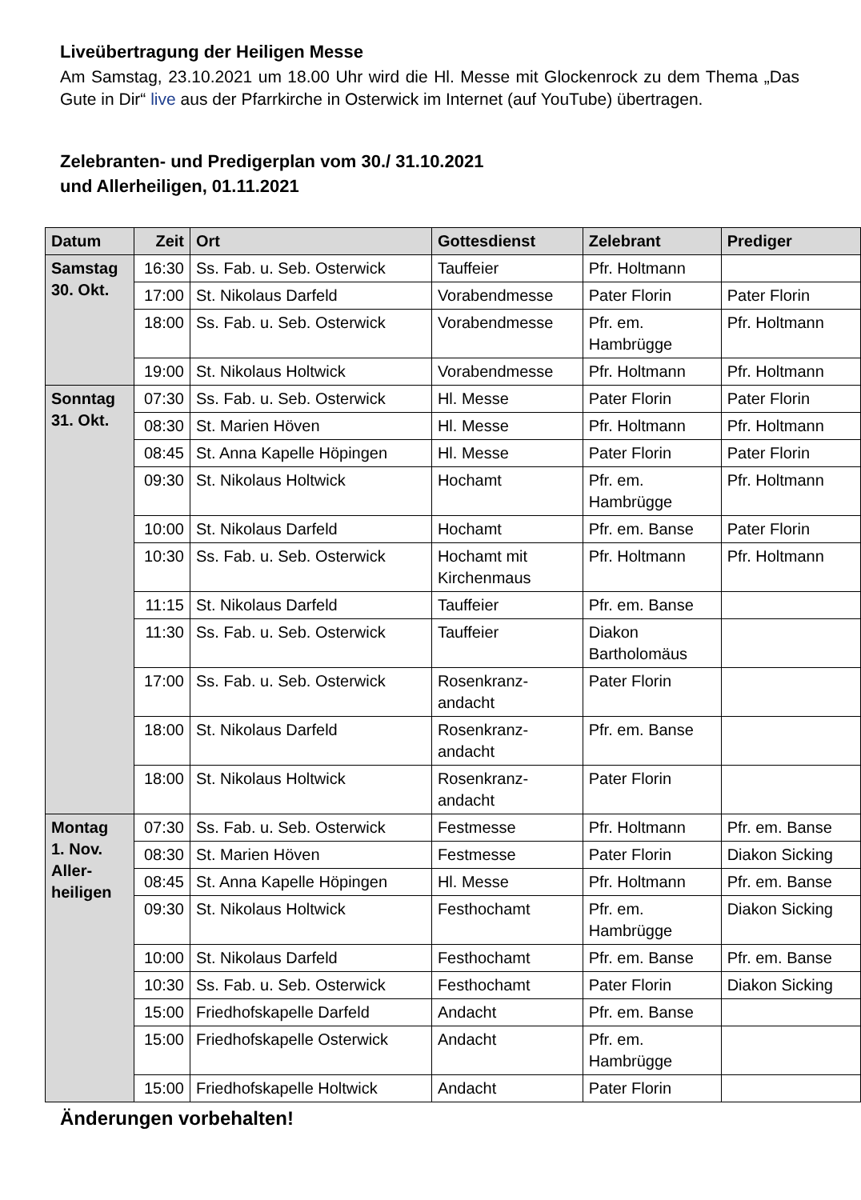Liveübertragung der Heiligen Messe
Am Samstag, 23.10.2021 um 18.00 Uhr wird die Hl. Messe mit Glockenrock zu dem Thema „Das Gute in Dir“ live aus der Pfarrkirche in Osterwick im Internet (auf YouTube) übertragen.
Zelebranten- und Predigerplan vom 30./ 31.10.2021
und Allerheiligen, 01.11.2021
| Datum | Zeit | Ort | Gottesdienst | Zelebrant | Prediger |
| --- | --- | --- | --- | --- | --- |
| Samstag 30. Okt. | 16:30 | Ss. Fab. u. Seb. Osterwick | Tauffeier | Pfr. Holtmann | |
| | 17:00 | St. Nikolaus Darfeld | Vorabendmesse | Pater Florin | Pater Florin |
| | 18:00 | Ss. Fab. u. Seb. Osterwick | Vorabendmesse | Pfr. em. Hambrügge | Pfr. Holtmann |
| | 19:00 | St. Nikolaus Holtwick | Vorabendmesse | Pfr. Holtmann | Pfr. Holtmann |
| Sonntag 31. Okt. | 07:30 | Ss. Fab. u. Seb. Osterwick | Hl. Messe | Pater Florin | Pater Florin |
| | 08:30 | St. Marien Höven | Hl. Messe | Pfr. Holtmann | Pfr. Holtmann |
| | 08:45 | St. Anna Kapelle Höpingen | Hl. Messe | Pater Florin | Pater Florin |
| | 09:30 | St. Nikolaus Holtwick | Hochamt | Pfr. em. Hambrügge | Pfr. Holtmann |
| | 10:00 | St. Nikolaus Darfeld | Hochamt | Pfr. em. Banse | Pater Florin |
| | 10:30 | Ss. Fab. u. Seb. Osterwick | Hochamt mit Kirchenmaus | Pfr. Holtmann | Pfr. Holtmann |
| | 11:15 | St. Nikolaus Darfeld | Tauffeier | Pfr. em. Banse | |
| | 11:30 | Ss. Fab. u. Seb. Osterwick | Tauffeier | Diakon Bartholomäus | |
| | 17:00 | Ss. Fab. u. Seb. Osterwick | Rosenkranz- andacht | Pater Florin | |
| | 18:00 | St. Nikolaus Darfeld | Rosenkranz- andacht | Pfr. em. Banse | |
| | 18:00 | St. Nikolaus Holtwick | Rosenkranz- andacht | Pater Florin | |
| Montag 1. Nov. Aller- heiligen | 07:30 | Ss. Fab. u. Seb. Osterwick | Festmesse | Pfr. Holtmann | Pfr. em. Banse |
| | 08:30 | St. Marien Höven | Festmesse | Pater Florin | Diakon Sicking |
| | 08:45 | St. Anna Kapelle Höpingen | Hl. Messe | Pfr. Holtmann | Pfr. em. Banse |
| | 09:30 | St. Nikolaus Holtwick | Festhochamt | Pfr. em. Hambrügge | Diakon Sicking |
| | 10:00 | St. Nikolaus Darfeld | Festhochamt | Pfr. em. Banse | Pfr. em. Banse |
| | 10:30 | Ss. Fab. u. Seb. Osterwick | Festhochamt | Pater Florin | Diakon Sicking |
| | 15:00 | Friedhofskapelle Darfeld | Andacht | Pfr. em. Banse | |
| | 15:00 | Friedhofskapelle Osterwick | Andacht | Pfr. em. Hambrügge | |
| | 15:00 | Friedhofskapelle Holtwick | Andacht | Pater Florin | |
Änderungen vorbehalten!